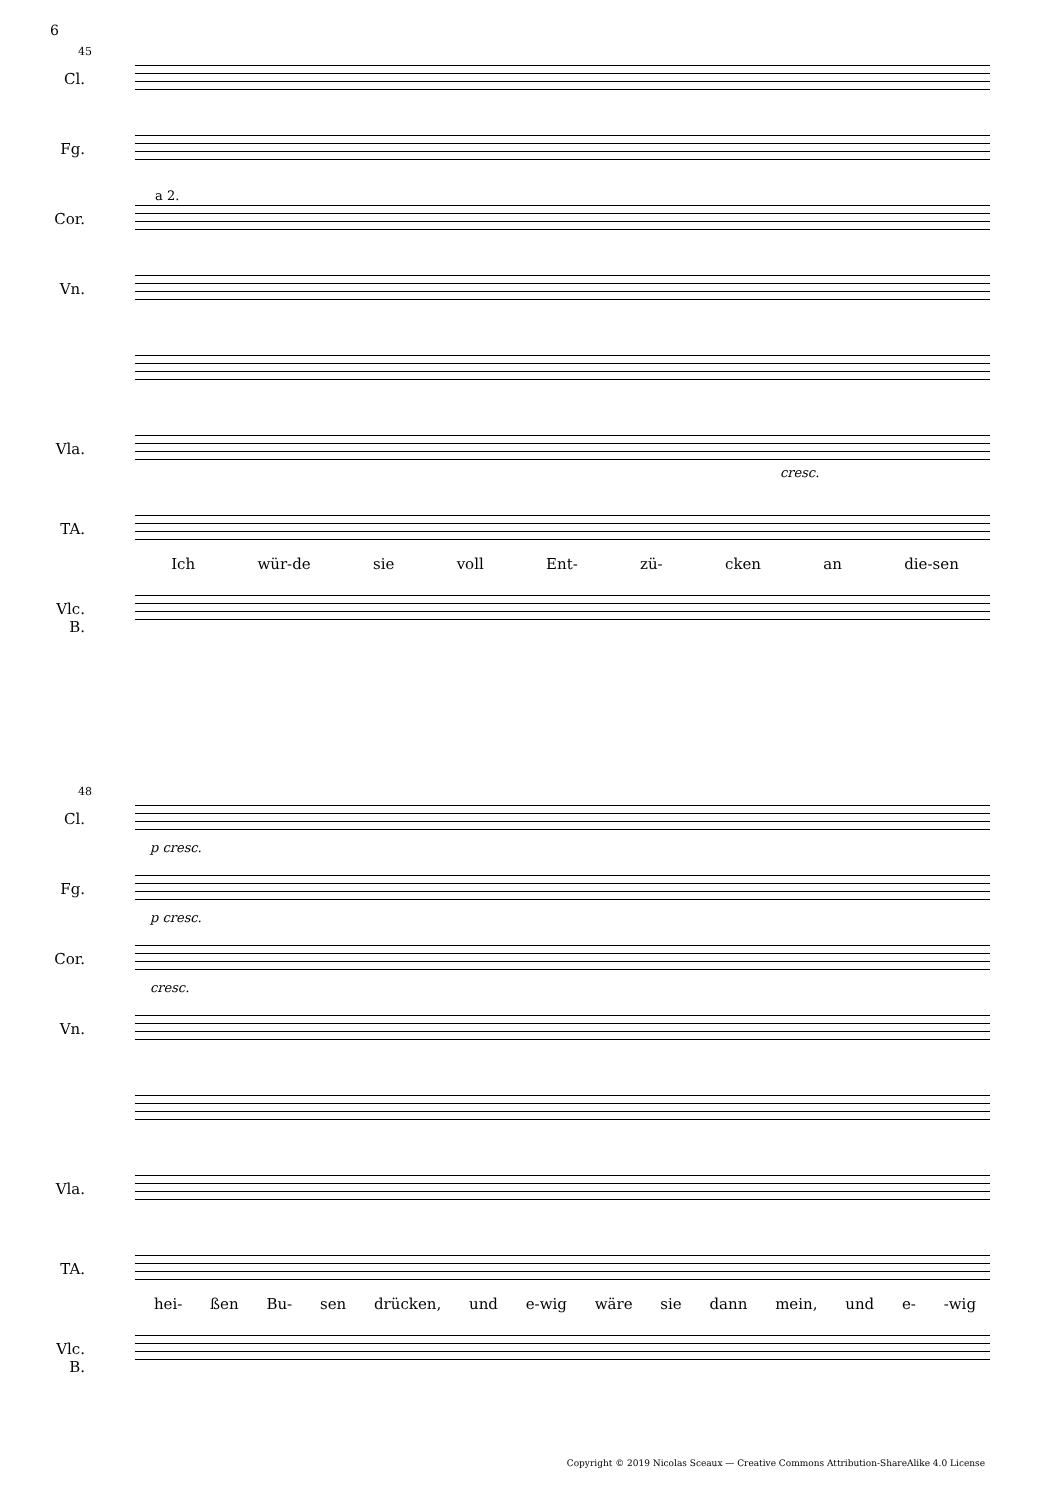6
45
Cl.
Fg.
Cor.
a 2.
Vn.
Vla.
cresc.
TA.
Ich wür-de sie voll Ent- zü- cken an die-sen
Vlc.
B.
48
Cl.
p cresc.
Fg.
p cresc.
Cor.
cresc.
Vn.
Vla.
TA.
hei- ßen Bu- sen drücken, und e-wig wäre sie dann mein, und e- -wig
Vlc.
B.
Copyright © 2019 Nicolas Sceaux — Creative Commons Attribution-ShareAlike 4.0 License